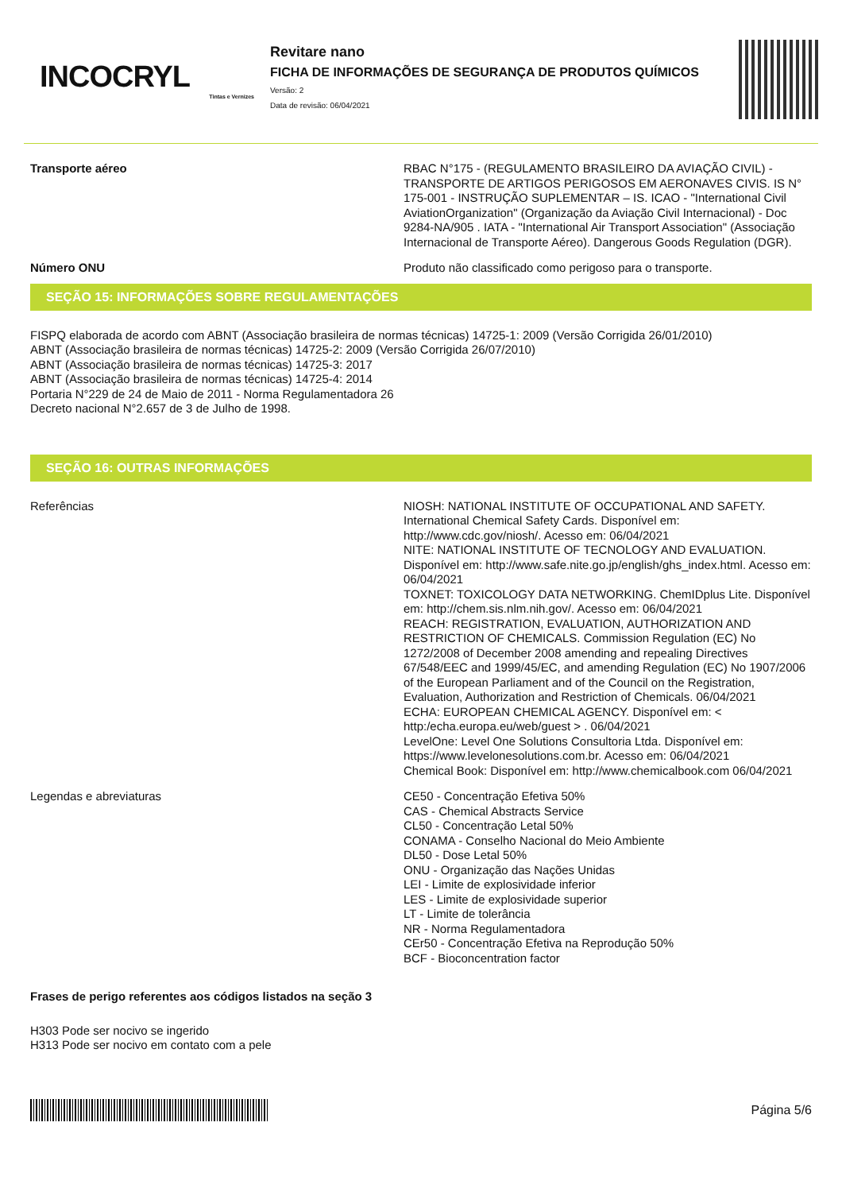INCOCRYL
Tintas e Vernizes
Revitare nano
FICHA DE INFORMAÇÕES DE SEGURANÇA DE PRODUTOS QUÍMICOS
Versão: 2
Data de revisão: 06/04/2021
Transporte aéreo RBAC N°175 - (REGULAMENTO BRASILEIRO DA AVIAÇÃO CIVIL) - TRANSPORTE DE ARTIGOS PERIGOSOS EM AERONAVES CIVIS. IS N° 175-001 - INSTRUÇÃO SUPLEMENTAR – IS. ICAO - "International Civil AviationOrganization" (Organização da Aviação Civil Internacional) - Doc 9284-NA/905 . IATA - "International Air Transport Association" (Associação Internacional de Transporte Aéreo). Dangerous Goods Regulation (DGR).
Número ONU Produto não classificado como perigoso para o transporte.
SEÇÃO 15: INFORMAÇÕES SOBRE REGULAMENTAÇÕES
FISPQ elaborada de acordo com ABNT (Associação brasileira de normas técnicas) 14725-1: 2009 (Versão Corrigida 26/01/2010)
ABNT (Associação brasileira de normas técnicas) 14725-2: 2009 (Versão Corrigida 26/07/2010)
ABNT (Associação brasileira de normas técnicas) 14725-3: 2017
ABNT (Associação brasileira de normas técnicas) 14725-4: 2014
Portaria N°229 de 24 de Maio de 2011 - Norma Regulamentadora 26
Decreto nacional N°2.657 de 3 de Julho de 1998.
SEÇÃO 16: OUTRAS INFORMAÇÕES
Referências NIOSH: NATIONAL INSTITUTE OF OCCUPATIONAL AND SAFETY. International Chemical Safety Cards. Disponível em: http://www.cdc.gov/niosh/. Acesso em: 06/04/2021
NITE: NATIONAL INSTITUTE OF TECNOLOGY AND EVALUATION. Disponível em: http://www.safe.nite.go.jp/english/ghs_index.html. Acesso em: 06/04/2021
TOXNET: TOXICOLOGY DATA NETWORKING. ChemIDplus Lite. Disponível em: http://chem.sis.nlm.nih.gov/. Acesso em: 06/04/2021
REACH: REGISTRATION, EVALUATION, AUTHORIZATION AND RESTRICTION OF CHEMICALS. Commission Regulation (EC) No 1272/2008 of December 2008 amending and repealing Directives 67/548/EEC and 1999/45/EC, and amending Regulation (EC) No 1907/2006 of the European Parliament and of the Council on the Registration, Evaluation, Authorization and Restriction of Chemicals. 06/04/2021
ECHA: EUROPEAN CHEMICAL AGENCY. Disponível em: < http:/echa.europa.eu/web/guest > . 06/04/2021
LevelOne: Level One Solutions Consultoria Ltda. Disponível em: https://www.levelonesolutions.com.br. Acesso em: 06/04/2021
Chemical Book: Disponível em: http://www.chemicalbook.com 06/04/2021
Legendas e abreviaturas CE50 - Concentração Efetiva 50%
CAS - Chemical Abstracts Service
CL50 - Concentração Letal 50%
CONAMA - Conselho Nacional do Meio Ambiente
DL50 - Dose Letal 50%
ONU - Organização das Nações Unidas
LEI - Limite de explosividade inferior
LES - Limite de explosividade superior
LT - Limite de tolerância
NR - Norma Regulamentadora
CEr50 - Concentração Efetiva na Reprodução 50%
BCF - Bioconcentration factor
Frases de perigo referentes aos códigos listados na seção 3
H303 Pode ser nocivo se ingerido
H313 Pode ser nocivo em contato com a pele
Página 5/6